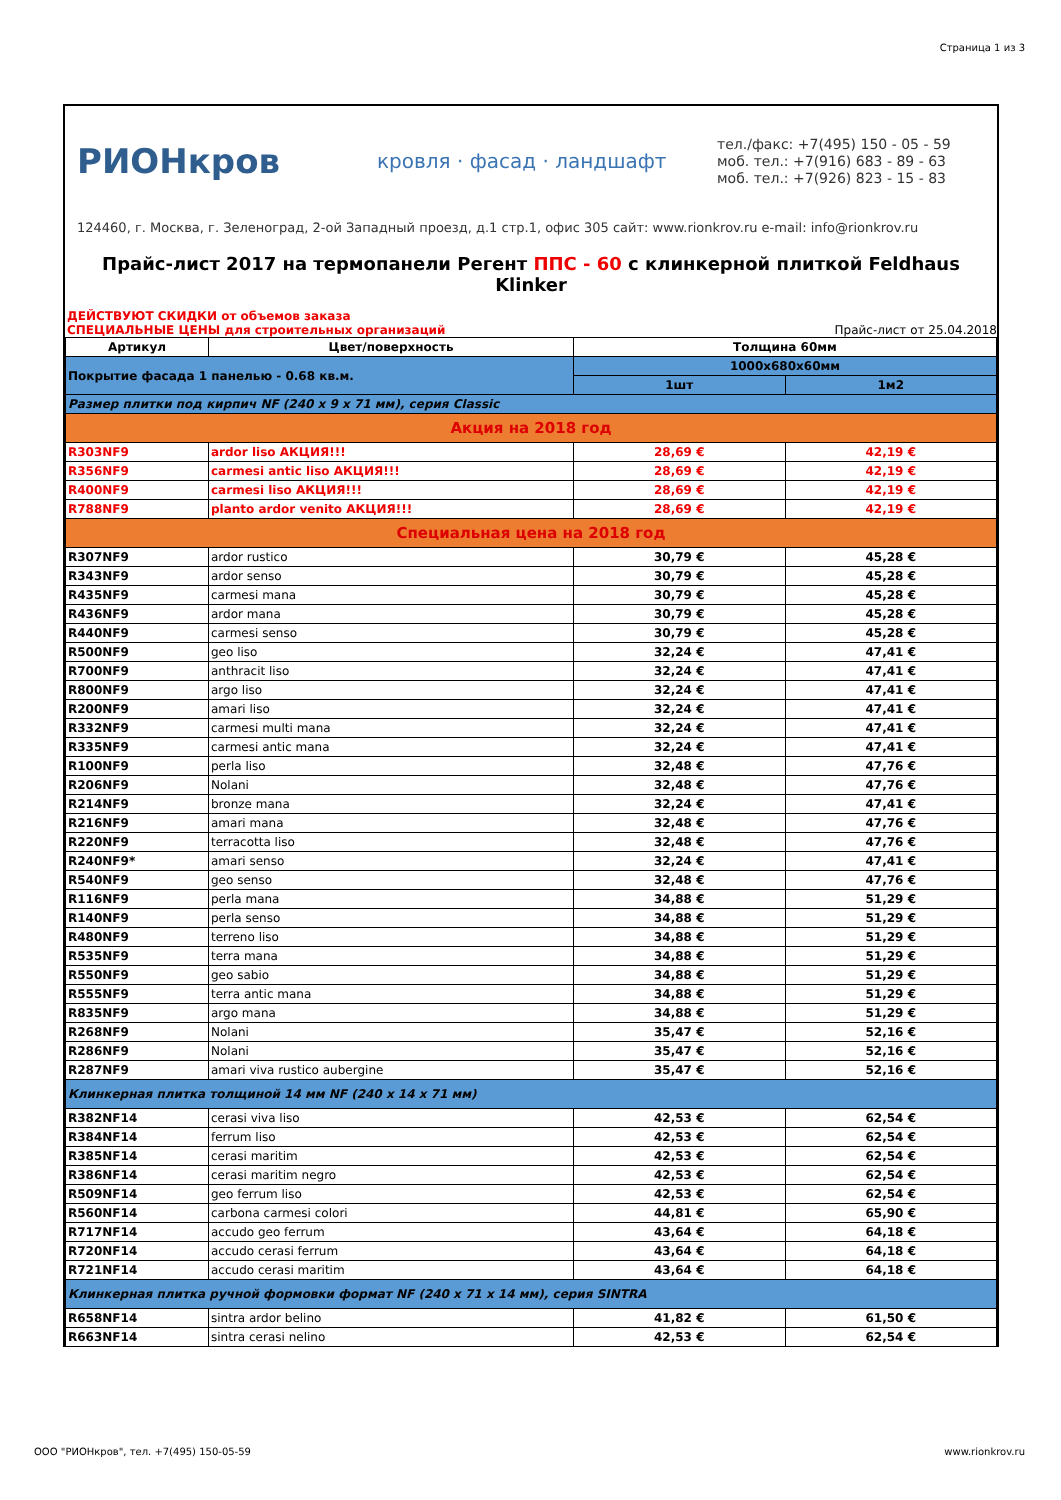Страница 1 из 3
РИОНкров
кровля · фасад · ландшафт
тел./факс: +7(495) 150 - 05 - 59
моб. тел.: +7(916) 683 - 89 - 63
моб. тел.: +7(926) 823 - 15 - 83
124460, г. Москва, г. Зеленоград, 2-ой Западный проезд, д.1 стр.1, офис 305 сайт: www.rionkrov.ru e-mail: info@rionkrov.ru
Прайс-лист 2017 на термопанели Регент ППС - 60 с клинкерной плиткой Feldhaus Klinker
ДЕЙСТВУЮТ СКИДКИ от объемов заказа
СПЕЦИАЛЬНЫЕ ЦЕНЫ для строительных организаций Прайс-лист от 25.04.2018
| Артикул | Цвет/поверхность | Толщина 60мм | |
| --- | --- | --- | --- |
| Покрытие фасада 1 панелью - 0.68 кв.м. | | 1000х680х60мм | |
| | | 1шт | 1м2 |
| Размер плитки под кирпич NF (240 x 9 x 71 мм), серия Classic | | | |
| Акция на 2018 год | | | |
| R303NF9 | ardor liso АКЦИЯ!!! | 28,69 € | 42,19 € |
| R356NF9 | carmesi antic liso АКЦИЯ!!! | 28,69 € | 42,19 € |
| R400NF9 | carmesi liso АКЦИЯ!!! | 28,69 € | 42,19 € |
| R788NF9 | planto ardor venito АКЦИЯ!!! | 28,69 € | 42,19 € |
| Специальная цена на 2018 год | | | |
| R307NF9 | ardor rustico | 30,79 € | 45,28 € |
| R343NF9 | ardor senso | 30,79 € | 45,28 € |
| R435NF9 | carmesi mana | 30,79 € | 45,28 € |
| R436NF9 | ardor mana | 30,79 € | 45,28 € |
| R440NF9 | carmesi senso | 30,79 € | 45,28 € |
| R500NF9 | geo liso | 32,24 € | 47,41 € |
| R700NF9 | anthracit liso | 32,24 € | 47,41 € |
| R800NF9 | argo liso | 32,24 € | 47,41 € |
| R200NF9 | amari liso | 32,24 € | 47,41 € |
| R332NF9 | carmesi multi mana | 32,24 € | 47,41 € |
| R335NF9 | carmesi antic mana | 32,24 € | 47,41 € |
| R100NF9 | perla liso | 32,48 € | 47,76 € |
| R206NF9 | Nolani | 32,48 € | 47,76 € |
| R214NF9 | bronze mana | 32,24 € | 47,41 € |
| R216NF9 | amari mana | 32,48 € | 47,76 € |
| R220NF9 | terracotta liso | 32,48 € | 47,76 € |
| R240NF9* | amari senso | 32,24 € | 47,41 € |
| R540NF9 | geo senso | 32,48 € | 47,76 € |
| R116NF9 | perla mana | 34,88 € | 51,29 € |
| R140NF9 | perla senso | 34,88 € | 51,29 € |
| R480NF9 | terreno liso | 34,88 € | 51,29 € |
| R535NF9 | terra mana | 34,88 € | 51,29 € |
| R550NF9 | geo sabio | 34,88 € | 51,29 € |
| R555NF9 | terra antic mana | 34,88 € | 51,29 € |
| R835NF9 | argo mana | 34,88 € | 51,29 € |
| R268NF9 | Nolani | 35,47 € | 52,16 € |
| R286NF9 | Nolani | 35,47 € | 52,16 € |
| R287NF9 | amari viva rustico aubergine | 35,47 € | 52,16 € |
| Клинкерная плитка толщиной 14 мм NF (240 x 14 x 71 мм) | | | |
| R382NF14 | cerasi viva liso | 42,53 € | 62,54 € |
| R384NF14 | ferrum liso | 42,53 € | 62,54 € |
| R385NF14 | cerasi maritim | 42,53 € | 62,54 € |
| R386NF14 | cerasi maritim negro | 42,53 € | 62,54 € |
| R509NF14 | geo ferrum liso | 42,53 € | 62,54 € |
| R560NF14 | carbona carmesi colori | 44,81 € | 65,90 € |
| R717NF14 | accudo geo ferrum | 43,64 € | 64,18 € |
| R720NF14 | accudo cerasi ferrum | 43,64 € | 64,18 € |
| R721NF14 | accudo cerasi maritim | 43,64 € | 64,18 € |
| Клинкерная плитка ручной формовки формат NF (240 x 71 x 14 мм), серия SINTRA | | | |
| R658NF14 | sintra ardor belino | 41,82 € | 61,50 € |
| R663NF14 | sintra cerasi nelino | 42,53 € | 62,54 € |
ООО "РИОНкров", тел. +7(495) 150-05-59 www.rionkrov.ru